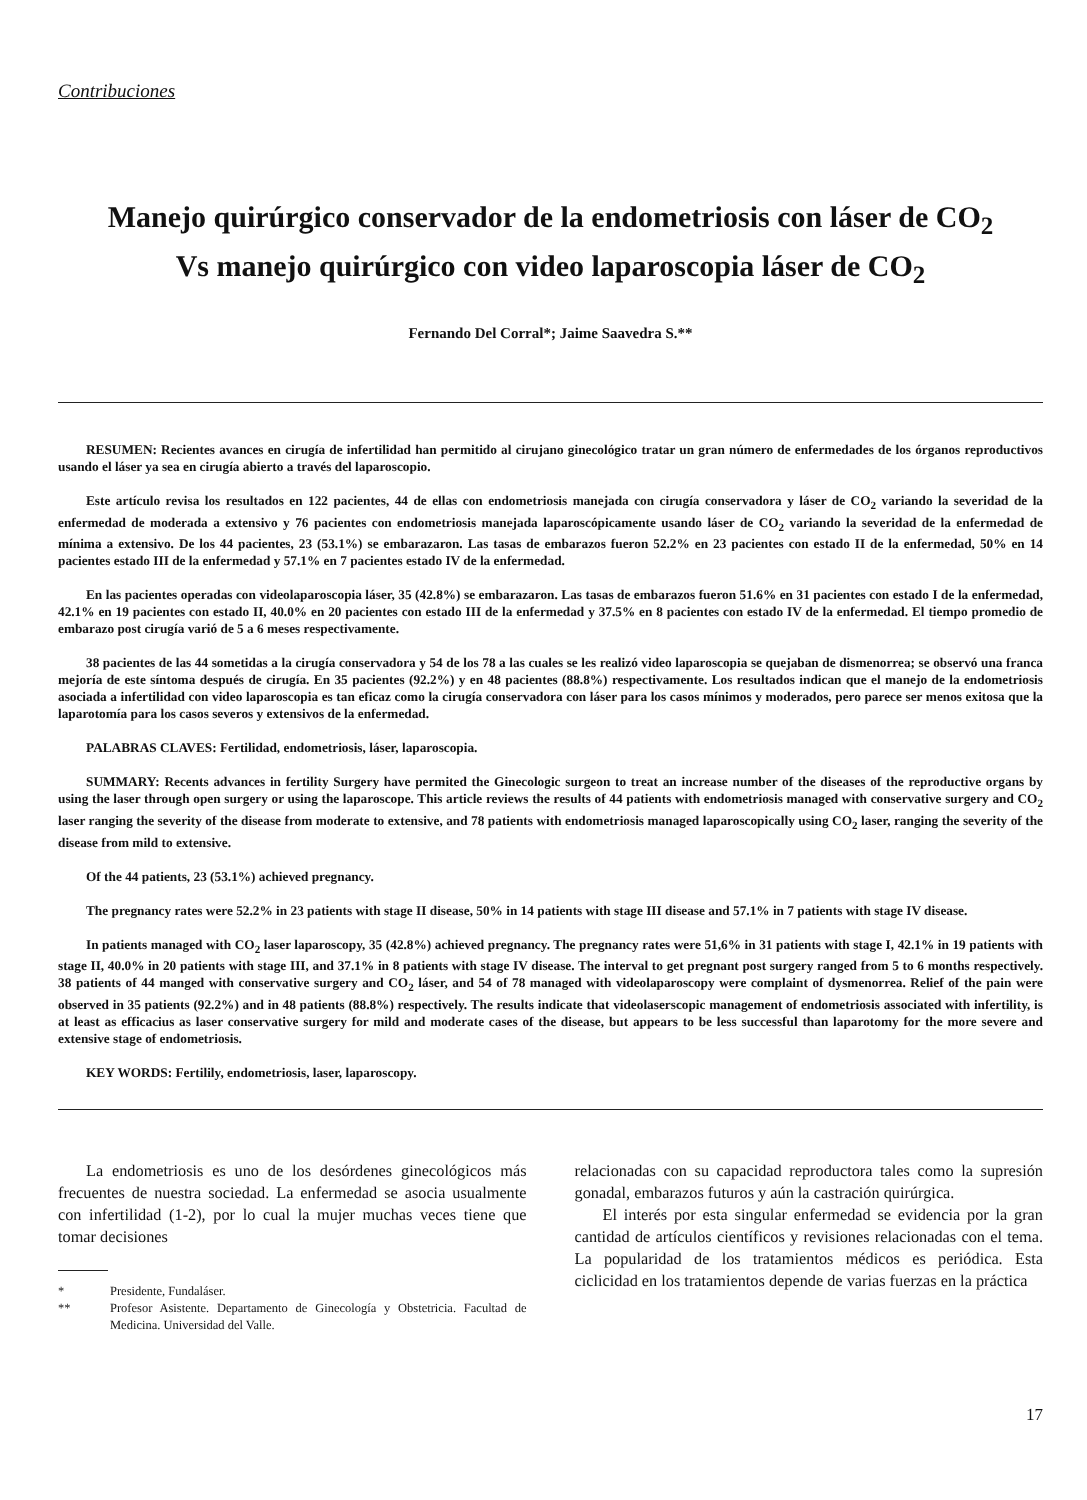Contribuciones
Manejo quirúrgico conservador de la endometriosis con láser de CO<sub>2</sub>
Vs manejo quirúrgico con video laparoscopia láser de CO<sub>2</sub>
Fernando Del Corral*; Jaime Saavedra S.**
RESUMEN: Recientes avances en cirugía de infertilidad han permitido al cirujano ginecológico tratar un gran número de enfermedades de los órganos reproductivos usando el láser ya sea en cirugía abierto a través del laparoscopio.
Este artículo revisa los resultados en 122 pacientes, 44 de ellas con endometriosis manejada con cirugía conservadora y láser de CO<sub>2</sub> variando la severidad de la enfermedad de moderada a extensivo y 76 pacientes con endometriosis manejada laparoscópicamente usando láser de CO<sub>2</sub> variando la severidad de la enfermedad de mínima a extensivo. De los 44 pacientes, 23 (53.1%) se embarazaron. Las tasas de embarazos fueron 52.2% en 23 pacientes con estado II de la enfermedad, 50% en 14 pacientes estado III de la enfermedad y 57.1% en 7 pacientes estado IV de la enfermedad.
En las pacientes operadas con videolaparoscopia láser, 35 (42.8%) se embarazaron. Las tasas de embarazos fueron 51.6% en 31 pacientes con estado I de la enfermedad, 42.1% en 19 pacientes con estado II, 40.0% en 20 pacientes con estado III de la enfermedad y 37.5% en 8 pacientes con estado IV de la enfermedad. El tiempo promedio de embarazo post cirugía varió de 5 a 6 meses respectivamente.
38 pacientes de las 44 sometidas a la cirugía conservadora y 54 de los 78 a las cuales se les realizó video laparoscopia se quejaban de dismenorrea; se observó una franca mejoría de este síntoma después de cirugía. En 35 pacientes (92.2%) y en 48 pacientes (88.8%) respectivamente. Los resultados indican que el manejo de la endometriosis asociada a infertilidad con video laparoscopia es tan eficaz como la cirugía conservadora con láser para los casos mínimos y moderados, pero parece ser menos exitosa que la laparotomía para los casos severos y extensivos de la enfermedad.
PALABRAS CLAVES: Fertilidad, endometriosis, láser, laparoscopia.
SUMMARY: Recents advances in fertility Surgery have permited the Ginecologic surgeon to treat an increase number of the diseases of the reproductive organs by using the laser through open surgery or using the laparoscope. This article reviews the results of 44 patients with endometriosis managed with conservative surgery and CO<sub>2</sub> laser ranging the severity of the disease from moderate to extensive, and 78 patients with endometriosis managed laparoscopically using CO<sub>2</sub> laser, ranging the severity of the disease from mild to extensive.
Of the 44 patients, 23 (53.1%) achieved pregnancy.
The pregnancy rates were 52.2% in 23 patients with stage II disease, 50% in 14 patients with stage III disease and 57.1% in 7 patients with stage IV disease.
In patients managed with CO<sub>2</sub> laser laparoscopy, 35 (42.8%) achieved pregnancy. The pregnancy rates were 51,6% in 31 patients with stage I, 42.1% in 19 patients with stage II, 40.0% in 20 patients with stage III, and 37.1% in 8 patients with stage IV disease. The interval to get pregnant post surgery ranged from 5 to 6 months respectively. 38 patients of 44 manged with conservative surgery and CO<sub>2</sub> láser, and 54 of 78 managed with videolaparoscopy were complaint of dysmenorrea. Relief of the pain were observed in 35 patients (92.2%) and in 48 patients (88.8%) respectively. The results indicate that videolaserscopic management of endometriosis associated with infertility, is at least as efficacius as laser conservative surgery for mild and moderate cases of the disease, but appears to be less successful than laparotomy for the more severe and extensive stage of endometriosis.
KEY WORDS: Fertilily, endometriosis, laser, laparoscopy.
La endometriosis es uno de los desórdenes ginecológicos más frecuentes de nuestra sociedad. La enfermedad se asocia usualmente con infertilidad (1-2), por lo cual la mujer muchas veces tiene que tomar decisiones
* Presidente, Fundaláser.
** Profesor Asistente. Departamento de Ginecología y Obstetricia. Facultad de Medicina. Universidad del Valle.
relacionadas con su capacidad reproductora tales como la supresión gonadal, embarazos futuros y aún la castración quirúrgica.
El interés por esta singular enfermedad se evidencia por la gran cantidad de artículos científicos y revisiones relacionadas con el tema. La popularidad de los tratamientos médicos es periódica. Esta ciclicidad en los tratamientos depende de varias fuerzas en la práctica
17